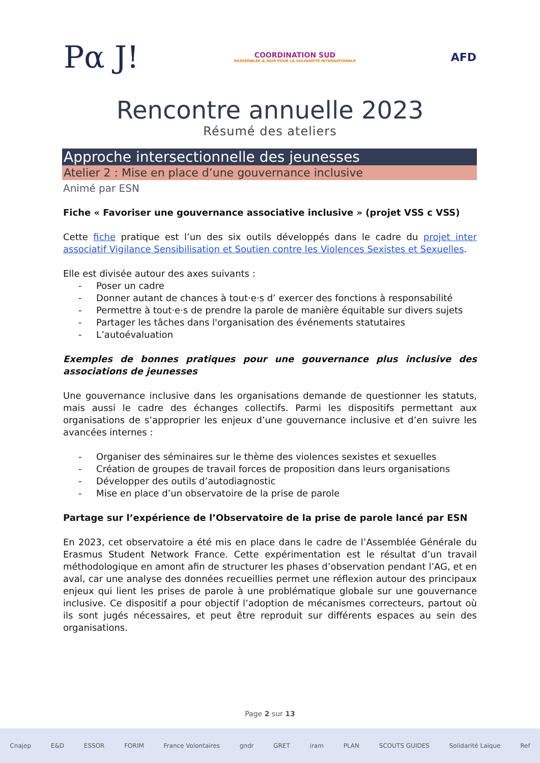Pα J!
COORDINATION SUD
RASSEMBLER & AGIR POUR LA SOLIDARITÉ INTERNATIONALE
AFD
Rencontre annuelle 2023
Résumé des ateliers
Approche intersectionnelle des jeunesses
Atelier 2 : Mise en place d’une gouvernance inclusive
Animé par ESN
Fiche « Favoriser une gouvernance associative inclusive » (projet VSS c VSS)
Cette fiche pratique est l’un des six outils développés dans le cadre du projet inter associatif Vigilance Sensibilisation et Soutien contre les Violences Sexistes et Sexuelles.
Elle est divisée autour des axes suivants :
- Poser un cadre
- Donner autant de chances à tout·e·s d’ exercer des fonctions à responsabilité
- Permettre à tout·e·s de prendre la parole de manière équitable sur divers sujets
- Partager les tâches dans l'organisation des événements statutaires
- L’autoévaluation
Exemples de bonnes pratiques pour une gouvernance plus inclusive des associations de jeunesses
Une gouvernance inclusive dans les organisations demande de questionner les statuts, mais aussi le cadre des échanges collectifs. Parmi les dispositifs permettant aux organisations de s’approprier les enjeux d’une gouvernance inclusive et d’en suivre les avancées internes :
- Organiser des séminaires sur le thème des violences sexistes et sexuelles
- Création de groupes de travail forces de proposition dans leurs organisations
- Développer des outils d’autodiagnostic
- Mise en place d’un observatoire de la prise de parole
Partage sur l’expérience de l’Observatoire de la prise de parole lancé par ESN
En 2023, cet observatoire a été mis en place dans le cadre de l’Assemblée Générale du Erasmus Student Network France. Cette expérimentation est le résultat d’un travail méthodologique en amont afin de structurer les phases d’observation pendant l’AG, et en aval, car une analyse des données recueillies permet une réflexion autour des principaux enjeux qui lient les prises de parole à une problématique globale sur une gouvernance inclusive. Ce dispositif a pour objectif l’adoption de mécanismes correcteurs, partout où ils sont jugés nécessaires, et peut être reproduit sur différents espaces au sein des organisations.
Page 2 sur 13
Cnajep E&D ESSOR FORIM France Volontaires gndr GRET iram PLAN SCOUTS GUIDES Solidarité Laïque Ref